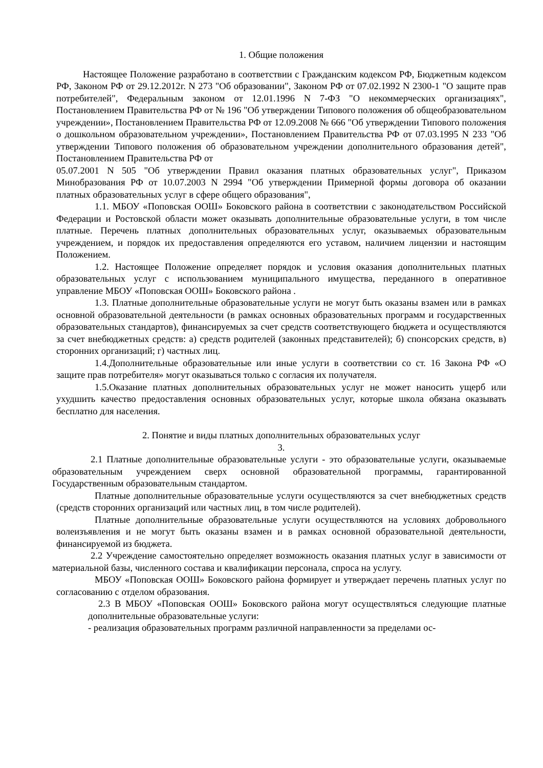1. Общие положения
Настоящее Положение разработано в соответствии с Гражданским кодексом РФ, Бюджетным кодексом РФ, Законом РФ от 29.12.2012г. N 273 "Об образовании", Законом РФ от 07.02.1992 N 2300-1 "О защите прав потребителей", Федеральным законом от 12.01.1996 N 7-ФЗ "О некоммерческих организациях", Постановлением Правительства РФ от № 196 "Об утверждении Типового положения об общеобразовательном учреждении», Постановлением Правительства РФ от 12.09.2008 № 666 "Об утверждении Типового положения о дошкольном образовательном учреждении», Постановлением Правительства РФ от 07.03.1995 N 233 "Об утверждении Типового положения об образовательном учреждении дополнительного образования детей", Постановлением Правительства РФ от
05.07.2001 N 505 "Об утверждении Правил оказания платных образовательных услуг", Приказом Минобразования РФ от 10.07.2003 N 2994 "Об утверждении Примерной формы договора об оказании платных образовательных услуг в сфере общего образования",
1.1. МБОУ «Поповская ООШ» Боковского района в соответствии с законодательством Российской Федерации и Ростовской области может оказывать дополнительные образовательные услуги, в том числе платные. Перечень платных дополнительных образовательных услуг, оказываемых образовательным учреждением, и порядок их предоставления определяются его уставом, наличием лицензии и настоящим Положением.
1.2. Настоящее Положение определяет порядок и условия оказания дополнительных платных образовательных услуг с использованием муниципального имущества, переданного в оперативное управление МБОУ «Поповская ООШ» Боковского района .
1.3. Платные дополнительные образовательные услуги не могут быть оказаны взамен или в рамках основной образовательной деятельности (в рамках основных образовательных программ и государственных образовательных стандартов), финансируемых за счет средств соответствующего бюджета и осуществляются за счет внебюджетных средств: а) средств родителей (законных представителей); б) спонсорских средств, в) сторонних организаций; г) частных лиц.
1.4.Дополнительные образовательные или иные услуги в соответствии со ст. 16 Закона РФ «О защите прав потребителя» могут оказываться только с согласия их получателя.
1.5.Оказание платных дополнительных образовательных услуг не может наносить ущерб или ухудшить качество предоставления основных образовательных услуг, которые школа обязана оказывать бесплатно для населения.
2. Понятие и виды платных дополнительных образовательных услуг
3.
2.1 Платные дополнительные образовательные услуги - это образовательные услуги, оказываемые образовательным учреждением сверх основной образовательной программы, гарантированной Государственным образовательным стандартом.
Платные дополнительные образовательные услуги осуществляются за счет внебюджетных средств (средств сторонних организаций или частных лиц, в том числе родителей).
Платные дополнительные образовательные услуги осуществляются на условиях добровольного волеизъявления и не могут быть оказаны взамен и в рамках основной образовательной деятельности, финансируемой из бюджета.
2.2 Учреждение самостоятельно определяет возможность оказания платных услуг в зависимости от материальной базы, численного состава и квалификации персонала, спроса на услугу.
МБОУ «Поповская ООШ» Боковского района формирует и утверждает перечень платных услуг по согласованию с отделом образования.
2.3 В МБОУ «Поповская ООШ» Боковского района могут осуществляться следующие платные дополнительные образовательные услуги:
- реализация образовательных программ различной направленности за пределами ос-